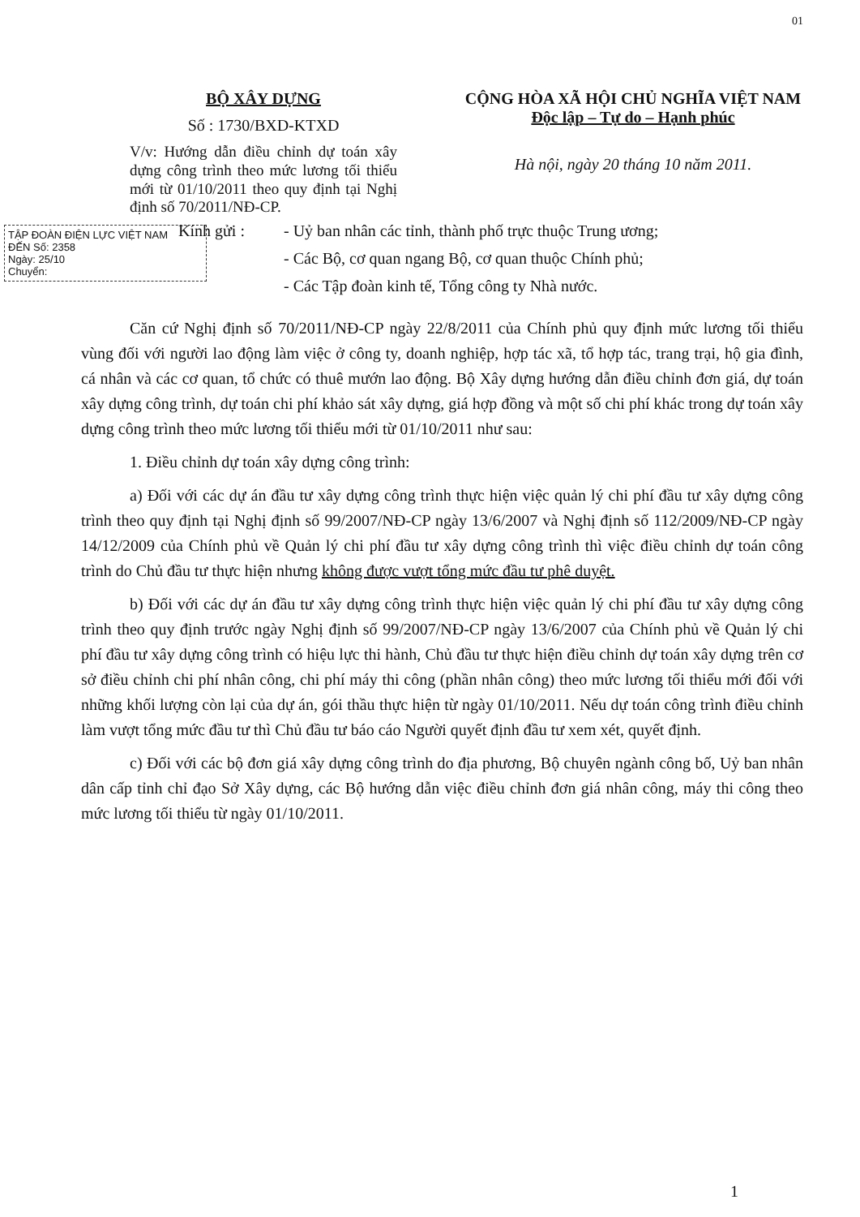01
BỘ XÂY DỰNG
Số : 1730/BXD-KTXD
V/v: Hướng dẫn điều chỉnh dự toán xây dựng công trình theo mức lương tối thiểu mới từ 01/10/2011 theo quy định tại Nghị định số 70/2011/NĐ-CP.
CỘNG HÒA XÃ HỘI CHỦ NGHĨA VIỆT NAM
Độc lập – Tự do – Hạnh phúc
Hà nội, ngày 20 tháng 10 năm 2011.
TẬP ĐOÀN ĐIỆN LỰC VIỆT NAM
ĐẾN Số: 2358
Ngày: 25/10
Chuyển:
Kính gửi : - Uỷ ban nhân các tỉnh, thành phố trực thuộc Trung ương;
- Các Bộ, cơ quan ngang Bộ, cơ quan thuộc Chính phủ;
- Các Tập đoàn kinh tế, Tổng công ty Nhà nước.
Căn cứ Nghị định số 70/2011/NĐ-CP ngày 22/8/2011 của Chính phủ quy định mức lương tối thiểu vùng đối với người lao động làm việc ở công ty, doanh nghiệp, hợp tác xã, tổ hợp tác, trang trại, hộ gia đình, cá nhân và các cơ quan, tổ chức có thuê mướn lao động. Bộ Xây dựng hướng dẫn điều chỉnh đơn giá, dự toán xây dựng công trình, dự toán chi phí khảo sát xây dựng, giá hợp đồng và một số chi phí khác trong dự toán xây dựng công trình theo mức lương tối thiểu mới từ 01/10/2011 như sau:
1. Điều chỉnh dự toán xây dựng công trình:
a) Đối với các dự án đầu tư xây dựng công trình thực hiện việc quản lý chi phí đầu tư xây dựng công trình theo quy định tại Nghị định số 99/2007/NĐ-CP ngày 13/6/2007 và Nghị định số 112/2009/NĐ-CP ngày 14/12/2009 của Chính phủ về Quản lý chi phí đầu tư xây dựng công trình thì việc điều chỉnh dự toán công trình do Chủ đầu tư thực hiện nhưng không được vượt tổng mức đầu tư phê duyệt.
b) Đối với các dự án đầu tư xây dựng công trình thực hiện việc quản lý chi phí đầu tư xây dựng công trình theo quy định trước ngày Nghị định số 99/2007/NĐ-CP ngày 13/6/2007 của Chính phủ về Quản lý chi phí đầu tư xây dựng công trình có hiệu lực thi hành, Chủ đầu tư thực hiện điều chỉnh dự toán xây dựng trên cơ sở điều chỉnh chi phí nhân công, chi phí máy thi công (phần nhân công) theo mức lương tối thiểu mới đối với những khối lượng còn lại của dự án, gói thầu thực hiện từ ngày 01/10/2011. Nếu dự toán công trình điều chỉnh làm vượt tổng mức đầu tư thì Chủ đầu tư báo cáo Người quyết định đầu tư xem xét, quyết định.
c) Đối với các bộ đơn giá xây dựng công trình do địa phương, Bộ chuyên ngành công bố, Uỷ ban nhân dân cấp tỉnh chỉ đạo Sở Xây dựng, các Bộ hướng dẫn việc điều chỉnh đơn giá nhân công, máy thi công theo mức lương tối thiểu từ ngày 01/10/2011.
1